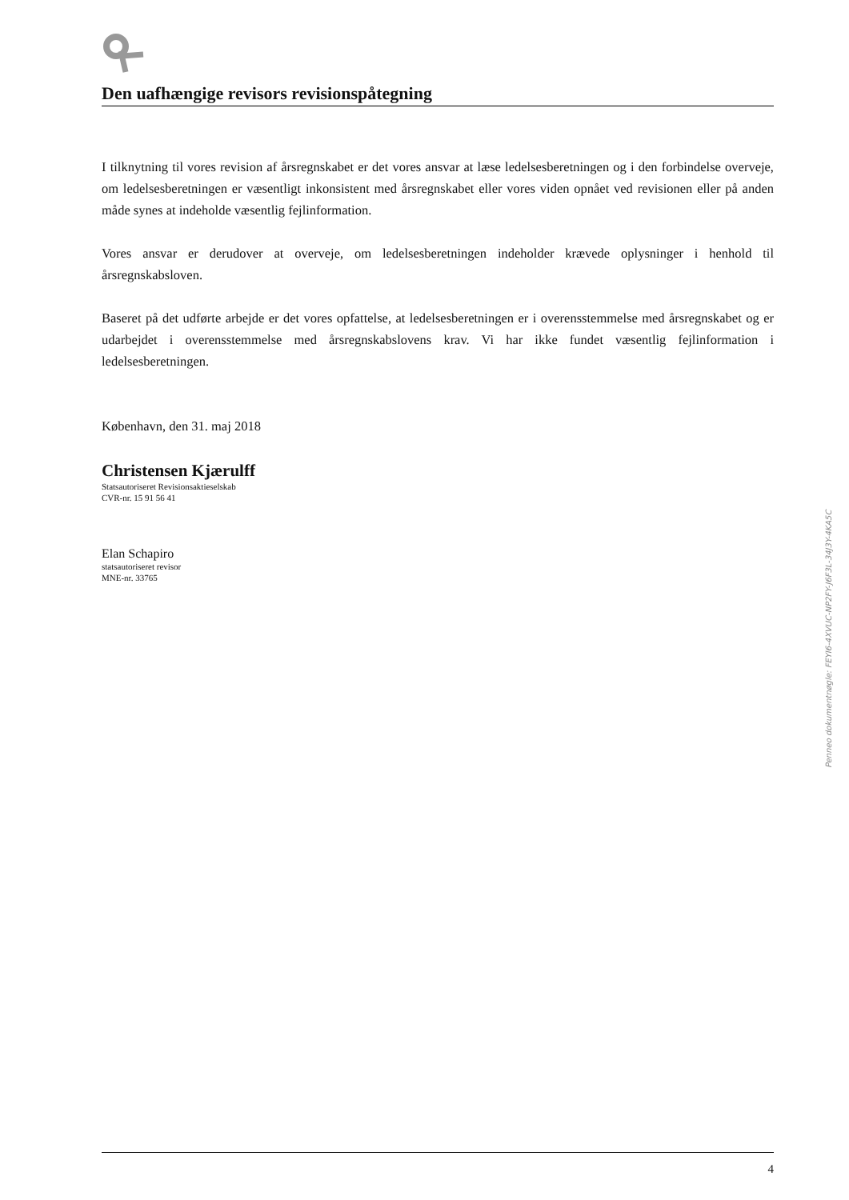Den uafhængige revisors revisionspåtegning
I tilknytning til vores revision af årsregnskabet er det vores ansvar at læse ledelsesberetningen og i den forbindelse overveje, om ledelsesberetningen er væsentligt inkonsistent med årsregnskabet eller vores viden opnået ved revisionen eller på anden måde synes at indeholde væsentlig fejlinformation.
Vores ansvar er derudover at overveje, om ledelsesberetningen indeholder krævede oplysninger i henhold til årsregnskabsloven.
Baseret på det udførte arbejde er det vores opfattelse, at ledelsesberetningen er i overensstemmelse med årsregnskabet og er udarbejdet i overensstemmelse med årsregnskabslovens krav. Vi har ikke fundet væsentlig fejlinformation i ledelsesberetningen.
København, den 31. maj 2018
Christensen Kjærulff
Statsautoriseret Revisionsaktieselskab
CVR-nr. 15 91 56 41
Elan Schapiro
statsautoriseret revisor
MNE-nr. 33765
Penneo dokumentnøgle: FEYI6-4XVUC-NP2FY-J6F3L-34J3Y-4KA5C
4